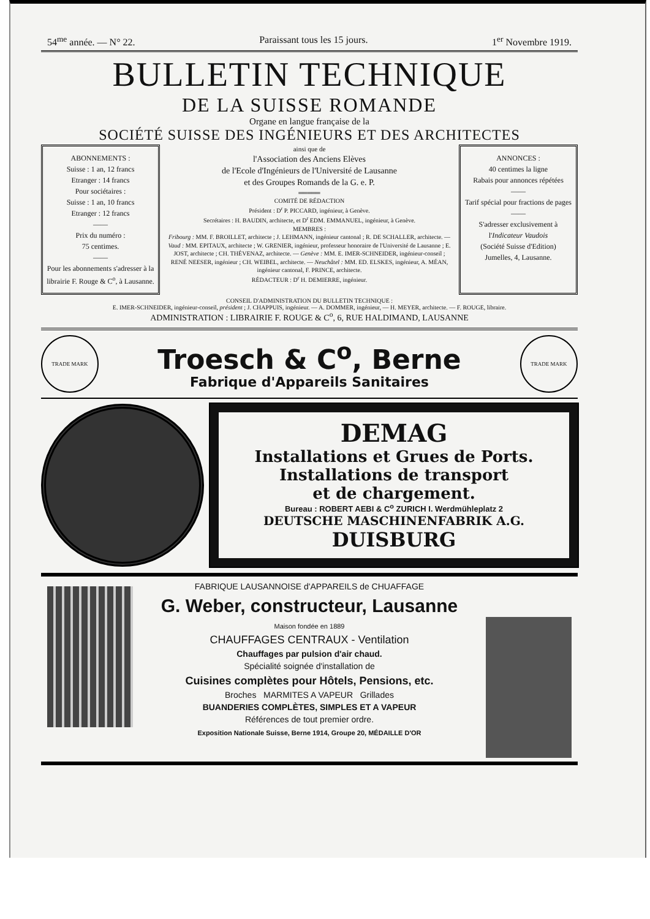54<sup>me</sup> année. — N° 22. Paraissant tous les 15 jours. 1<sup>er</sup> Novembre 1919.
BULLETIN TECHNIQUE
DE LA SUISSE ROMANDE
Organe en langue française de la
SOCIÉTÉ SUISSE DES INGÉNIEURS ET DES ARCHITECTES
ABONNEMENTS :
Suisse : 1 an, 12 francs
Etranger : 14 francs
Pour sociétaires :
Suisse : 1 an, 10 francs
Etranger : 12 francs
——
Prix du numéro :
75 centimes.
——
Pour les abonnements s'adresser à la librairie F. Rouge & C<sup>o</sup>, à Lausanne.
ainsi que de
l'Association des Anciens Elèves
de l'Ecole d'Ingénieurs de l'Université de Lausanne
et des Groupes Romands de la G. e. P.
═════
COMITÉ DE RÉDACTION
Président : D<sup>r</sup> P. PICCARD, ingénieur, à Genève.
Secrétaires : H. BAUDIN, architecte, et D<sup>r</sup> EDM. EMMANUEL, ingénieur, à Genève.
MEMBRES :
Fribourg : MM. F. BROILLET, architecte ; J. LEHMANN, ingénieur cantonal ; R. DE SCHALLER, architecte. — Vaud : MM. EPITAUX, architecte ; W. GRENIER, ingénieur, professeur honoraire de l'Université de Lausanne ; E. JOST, architecte ; CH. THÉVENAZ, architecte. — Genève : MM. E. IMER-SCHNEIDER, ingénieur-conseil ; RENÉ NEESER, ingénieur ; CH. WEIBEL, architecte. — Neuchâtel : MM. ED. ELSKES, ingénieur, A. MÉAN, ingénieur cantonal, F. PRINCE, architecte.
RÉDACTEUR : D<sup>r</sup> H. DEMIERRE, ingénieur.
ANNONCES :
40 centimes la ligne
Rabais pour annonces répétées
——
Tarif spécial pour fractions de pages
——
S'adresser exclusivement à l'Indicateur Vaudois
(Société Suisse d'Edition)
Jumelles, 4, Lausanne.
CONSEIL D'ADMINISTRATION DU BULLETIN TECHNIQUE :
E. IMER-SCHNEIDER, ingénieur-conseil, président ; J. CHAPPUIS, ingénieur. — A. DOMMER, ingénieur, — H. MEYER, architecte. — F. ROUGE, libraire.
ADMINISTRATION : LIBRAIRIE F. ROUGE & C<sup>o</sup>, 6, RUE HALDIMAND, LAUSANNE
TRADE MARK
Troesch & C<sup>o</sup>, Berne
Fabrique d'Appareils Sanitaires
TRADE MARK
DEMAG
Installations et Grues de Ports.
Installations de transport
et de chargement.
Bureau : ROBERT AEBI & C<sup>o</sup> ZURICH I. Werdmühleplatz 2
DEUTSCHE MASCHINENFABRIK A.G.
DUISBURG
FABRIQUE LAUSANNOISE d'APPAREILS de CHUAFFAGE
G. Weber, constructeur, Lausanne
Maison fondée en 1889
CHAUFFAGES CENTRAUX - Ventilation
Chauffages par pulsion d'air chaud.
Spécialité soignée d'installation de
Cuisines complètes pour Hôtels, Pensions, etc.
Broches MARMITES A VAPEUR Grillades
BUANDERIES COMPLÈTES, SIMPLES ET A VAPEUR
Références de tout premier ordre.
Exposition Nationale Suisse, Berne 1914, Groupe 20, MÉDAILLE D'OR